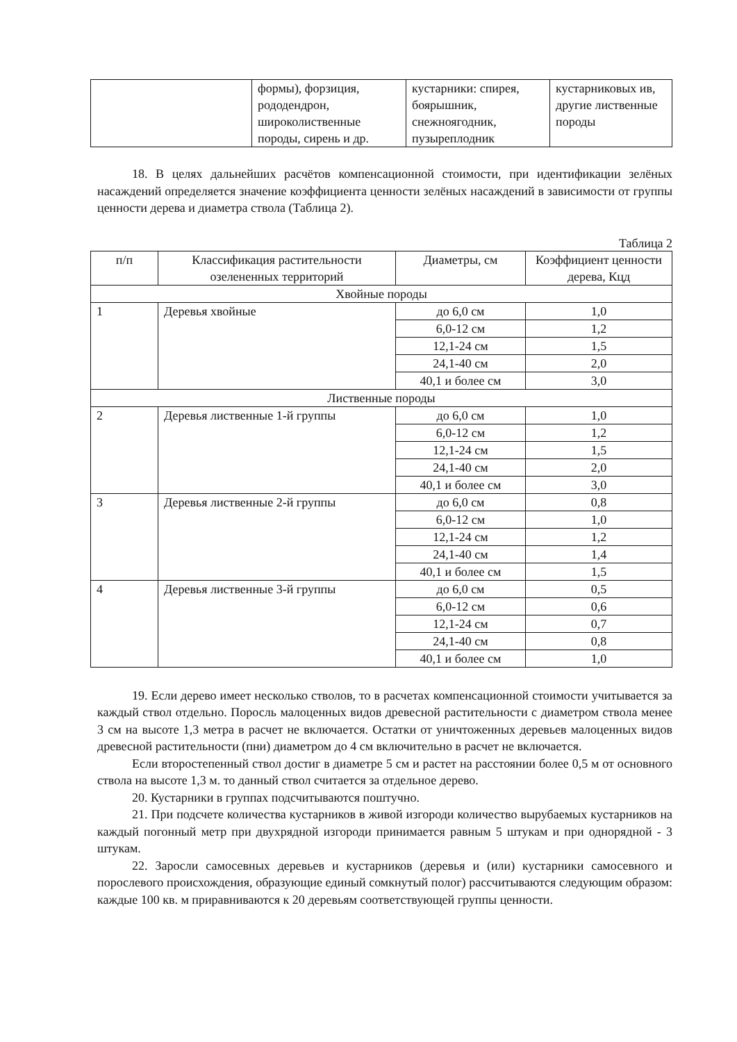| | формы), форзиция, рододендрон, широколиственные породы, сирень и др. | кустарники: спирея, боярышник, снежноягодник, пузыреплодник | кустарниковых ив, другие лиственные породы |
18. В целях дальнейших расчётов компенсационной стоимости, при идентификации зелёных насаждений определяется значение коэффициента ценности зелёных насаждений в зависимости от группы ценности дерева и диаметра ствола (Таблица 2).
Таблица 2
| п/п | Классификация растительности озелененных территорий | Диаметры, см | Коэффициент ценности дерева, Кцд |
| --- | --- | --- | --- |
| Хвойные породы | | | |
| 1 | Деревья хвойные | до 6,0 см | 1,0 |
| | | 6,0-12 см | 1,2 |
| | | 12,1-24 см | 1,5 |
| | | 24,1-40 см | 2,0 |
| | | 40,1 и более см | 3,0 |
| Лиственные породы | | | |
| 2 | Деревья лиственные 1-й группы | до 6,0 см | 1,0 |
| | | 6,0-12 см | 1,2 |
| | | 12,1-24 см | 1,5 |
| | | 24,1-40 см | 2,0 |
| | | 40,1 и более см | 3,0 |
| 3 | Деревья лиственные 2-й группы | до 6,0 см | 0,8 |
| | | 6,0-12 см | 1,0 |
| | | 12,1-24 см | 1,2 |
| | | 24,1-40 см | 1,4 |
| | | 40,1 и более см | 1,5 |
| 4 | Деревья лиственные 3-й группы | до 6,0 см | 0,5 |
| | | 6,0-12 см | 0,6 |
| | | 12,1-24 см | 0,7 |
| | | 24,1-40 см | 0,8 |
| | | 40,1 и более см | 1,0 |
19. Если дерево имеет несколько стволов, то в расчетах компенсационной стоимости учитывается за каждый ствол отдельно. Поросль малоценных видов древесной растительности с диаметром ствола менее 3 см на высоте 1,3 метра в расчет не включается. Остатки от уничтоженных деревьев малоценных видов древесной растительности (пни) диаметром до 4 см включительно в расчет не включается.
Если второстепенный ствол достиг в диаметре 5 см и растет на расстоянии более 0,5 м от основного ствола на высоте 1,3 м. то данный ствол считается за отдельное дерево.
20. Кустарники в группах подсчитываются поштучно.
21. При подсчете количества кустарников в живой изгороди количество вырубаемых кустарников на каждый погонный метр при двухрядной изгороди принимается равным 5 штукам и при однорядной - 3 штукам.
22. Заросли самосевных деревьев и кустарников (деревья и (или) кустарники самосевного и порослевого происхождения, образующие единый сомкнутый полог) рассчитываются следующим образом: каждые 100 кв. м приравниваются к 20 деревьям соответствующей группы ценности.